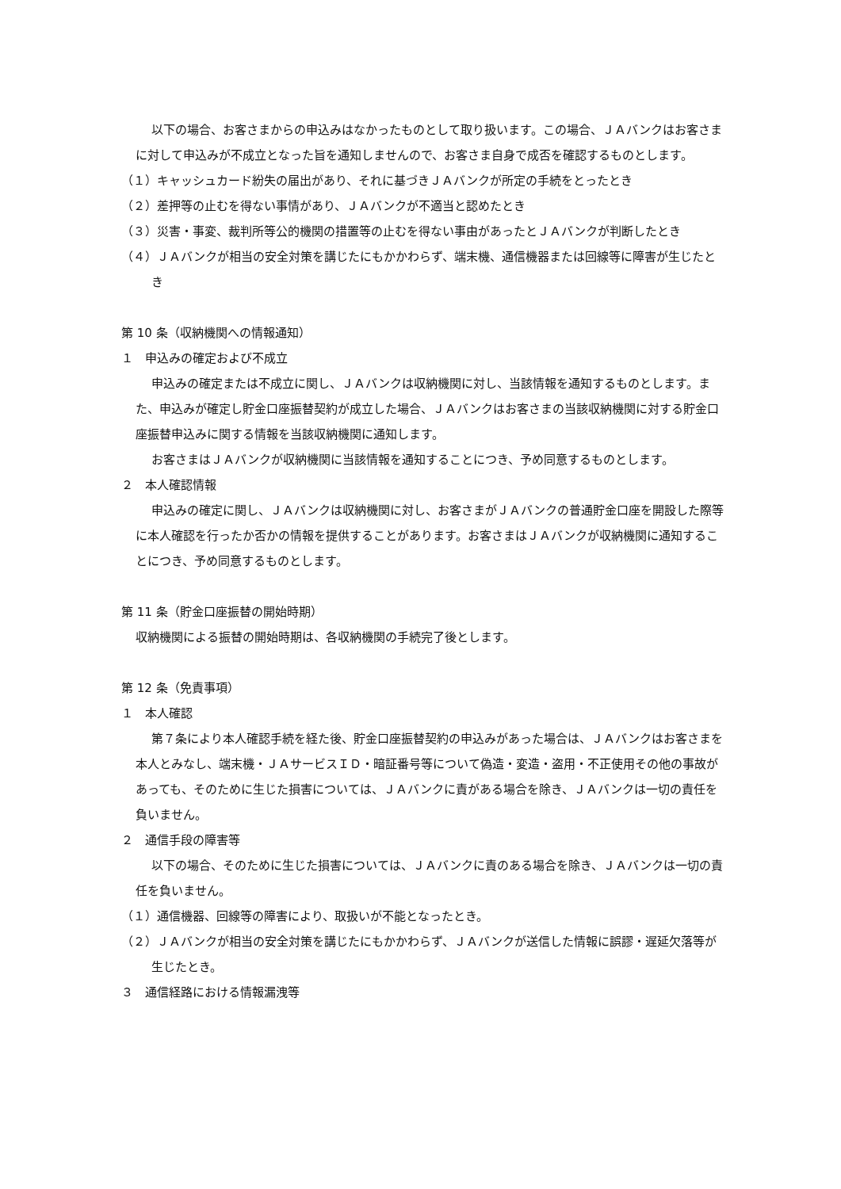以下の場合、お客さまからの申込みはなかったものとして取り扱います。この場合、ＪＡバンクはお客さまに対して申込みが不成立となった旨を通知しませんので、お客さま自身で成否を確認するものとします。
（１）キャッシュカード紛失の届出があり、それに基づきＪＡバンクが所定の手続をとったとき
（２）差押等の止むを得ない事情があり、ＪＡバンクが不適当と認めたとき
（３）災害・事変、裁判所等公的機関の措置等の止むを得ない事由があったとＪＡバンクが判断したとき
（４）ＪＡバンクが相当の安全対策を講じたにもかかわらず、端末機、通信機器または回線等に障害が生じたとき
第 10 条（収納機関への情報通知）
１　申込みの確定および不成立
申込みの確定または不成立に関し、ＪＡバンクは収納機関に対し、当該情報を通知するものとします。また、申込みが確定し貯金口座振替契約が成立した場合、ＪＡバンクはお客さまの当該収納機関に対する貯金口座振替申込みに関する情報を当該収納機関に通知します。
お客さまはＪＡバンクが収納機関に当該情報を通知することにつき、予め同意するものとします。
２　本人確認情報
申込みの確定に関し、ＪＡバンクは収納機関に対し、お客さまがＪＡバンクの普通貯金口座を開設した際等に本人確認を行ったか否かの情報を提供することがあります。お客さまはＪＡバンクが収納機関に通知することにつき、予め同意するものとします。
第 11 条（貯金口座振替の開始時期）
収納機関による振替の開始時期は、各収納機関の手続完了後とします。
第 12 条（免責事項）
１　本人確認
第７条により本人確認手続を経た後、貯金口座振替契約の申込みがあった場合は、ＪＡバンクはお客さまを本人とみなし、端末機・ＪＡサービスＩＤ・暗証番号等について偽造・変造・盗用・不正使用その他の事故があっても、そのために生じた損害については、ＪＡバンクに責がある場合を除き、ＪＡバンクは一切の責任を負いません。
２　通信手段の障害等
以下の場合、そのために生じた損害については、ＪＡバンクに責のある場合を除き、ＪＡバンクは一切の責任を負いません。
（１）通信機器、回線等の障害により、取扱いが不能となったとき。
（２）ＪＡバンクが相当の安全対策を講じたにもかかわらず、ＪＡバンクが送信した情報に誤謬・遅延欠落等が生じたとき。
３　通信経路における情報漏洩等